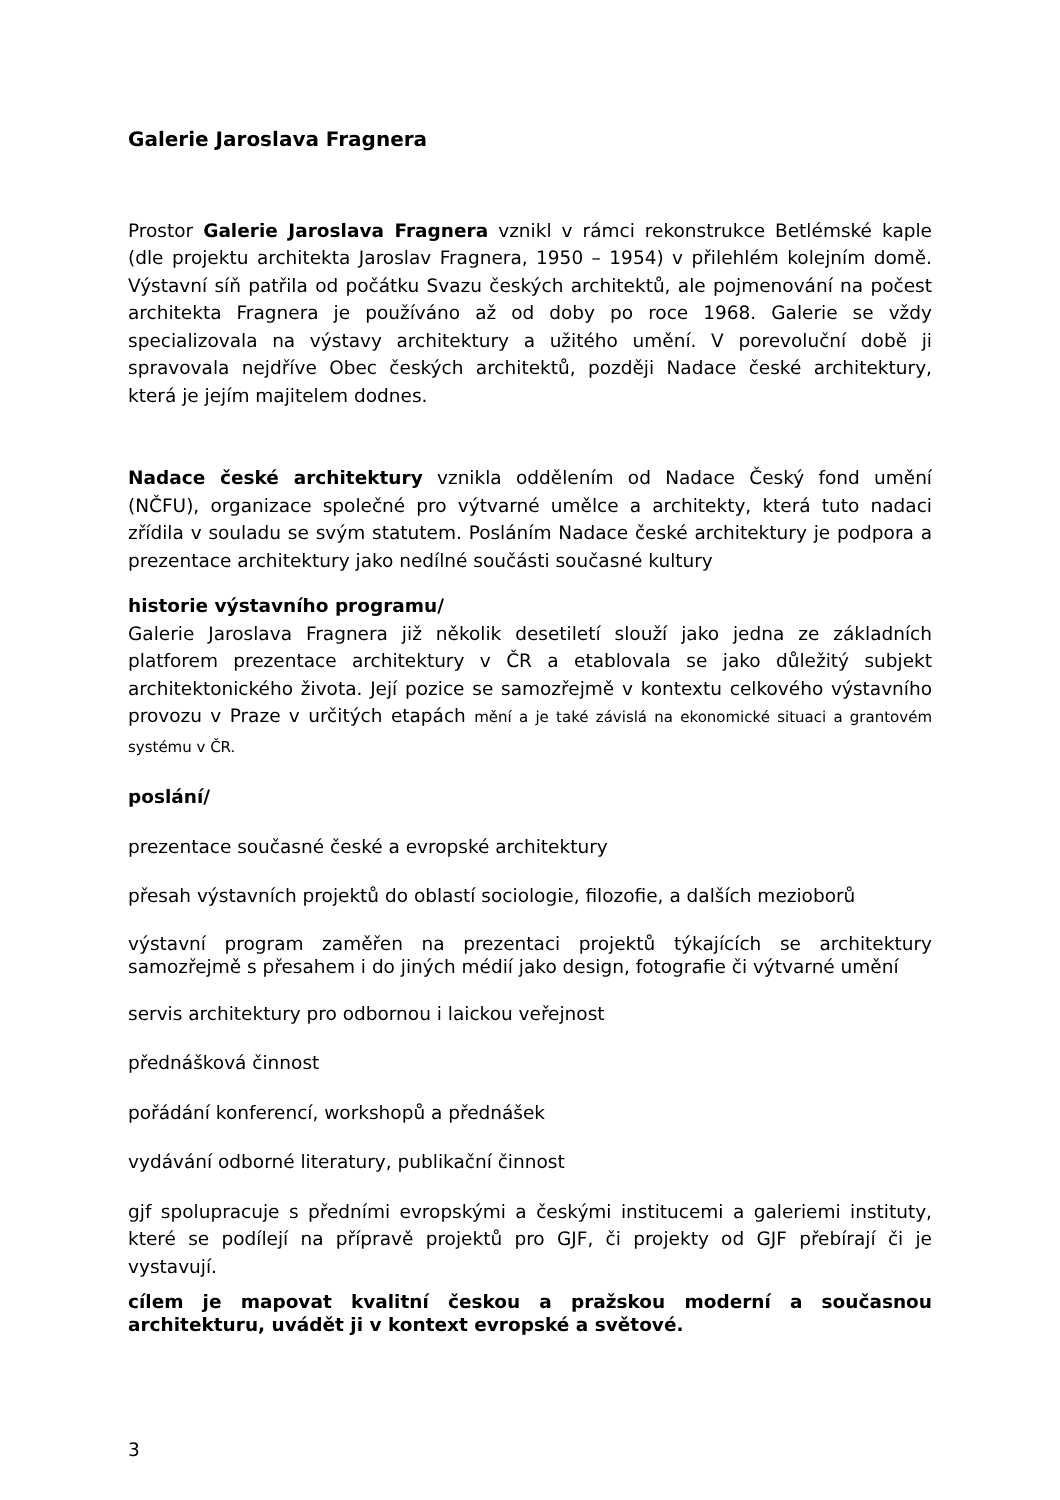Galerie Jaroslava Fragnera
Prostor Galerie Jaroslava Fragnera vznikl v rámci rekonstrukce Betlémské kaple (dle projektu architekta Jaroslav Fragnera, 1950 – 1954) v přilehlém kolejním domě. Výstavní síň patřila od počátku Svazu českých architektů, ale pojmenování na počest architekta Fragnera je používáno až od doby po roce 1968. Galerie se vždy specializovala na výstavy architektury a užitého umění. V porevoluční době ji spravovala nejdříve Obec českých architektů, později Nadace české architektury, která je jejím majitelem dodnes.
Nadace české architektury vznikla oddělením od Nadace Český fond umění (NČFU), organizace společné pro výtvarné umělce a architekty, která tuto nadaci zřídila v souladu se svým statutem. Posláním Nadace české architektury je podpora a prezentace architektury jako nedílné součásti současné kultury
historie výstavního programu/
Galerie Jaroslava Fragnera již několik desetiletí slouží jako jedna ze základních platforem prezentace architektury v ČR a etablovala se jako důležitý subjekt architektonického života. Její pozice se samozřejmě v kontextu celkového výstavního provozu v Praze v určitých etapách mění a je také závislá na ekonomické situaci a grantovém systému v ČR.
poslání/
prezentace současné české a evropské architektury
přesah výstavních projektů do oblastí sociologie, filozofie, a dalších mezioborů
výstavní program zaměřen na prezentaci projektů týkajících se architektury samozřejmě s přesahem i do jiných médií jako design, fotografie či výtvarné umění
servis architektury pro odbornou i laickou veřejnost
přednášková činnost
pořádání konferencí, workshopů a přednášek
vydávání odborné literatury, publikační činnost
gjf spolupracuje s předními evropskými a českými institucemi a galeriemi instituty, které se podílejí na přípravě projektů pro GJF, či projekty od GJF přebírají či je vystavují.
cílem je mapovat kvalitní českou a pražskou moderní a současnou architekturu, uvádět ji v kontext evropské a světové.
3